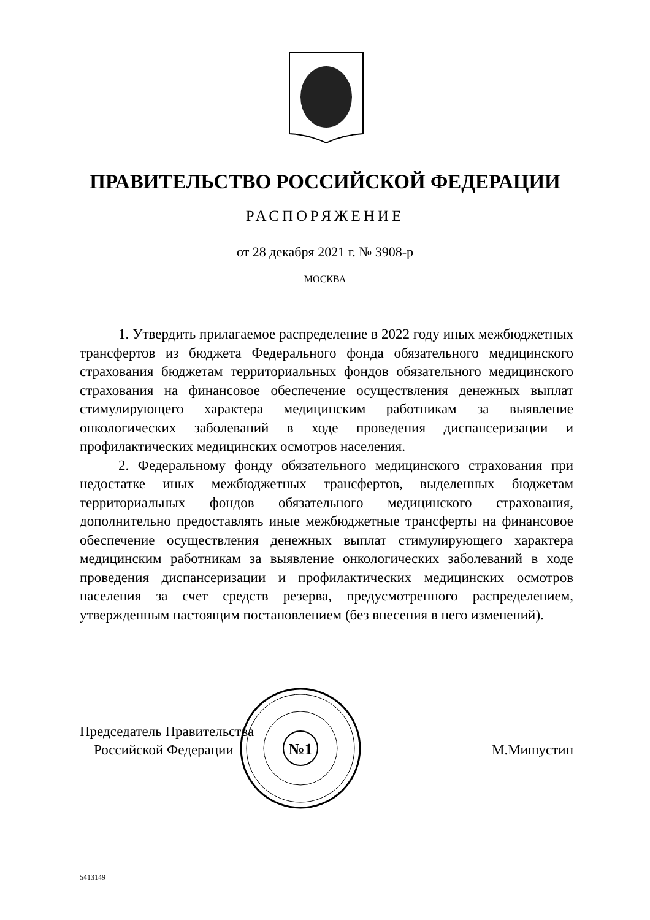ПРАВИТЕЛЬСТВО РОССИЙСКОЙ ФЕДЕРАЦИИ
РАСПОРЯЖЕНИЕ
от 28 декабря 2021 г. № 3908-р
МОСКВА
1. Утвердить прилагаемое распределение в 2022 году иных межбюджетных трансфертов из бюджета Федерального фонда обязательного медицинского страхования бюджетам территориальных фондов обязательного медицинского страхования на финансовое обеспечение осуществления денежных выплат стимулирующего характера медицинским работникам за выявление онкологических заболеваний в ходе проведения диспансеризации и профилактических медицинских осмотров населения.
2. Федеральному фонду обязательного медицинского страхования при недостатке иных межбюджетных трансфертов, выделенных бюджетам территориальных фондов обязательного медицинского страхования, дополнительно предоставлять иные межбюджетные трансферты на финансовое обеспечение осуществления денежных выплат стимулирующего характера медицинским работникам за выявление онкологических заболеваний в ходе проведения диспансеризации и профилактических медицинских осмотров населения за счет средств резерва, предусмотренного распределением, утвержденным настоящим постановлением (без внесения в него изменений).
Председатель Правительства
Российской Федерации
М.Мишустин
№1
5413149